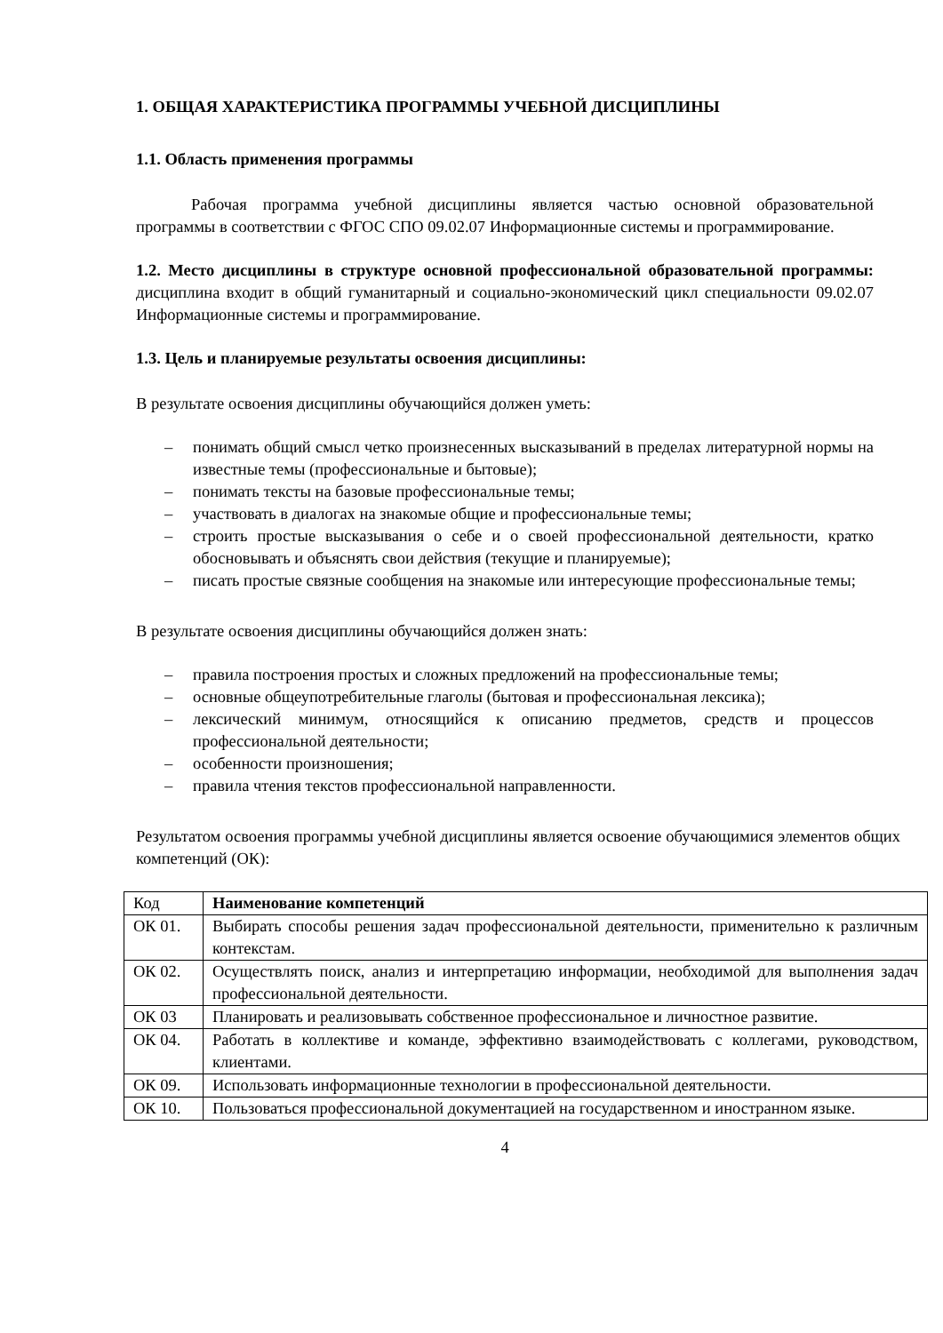1. ОБЩАЯ ХАРАКТЕРИСТИКА ПРОГРАММЫ УЧЕБНОЙ ДИСЦИПЛИНЫ
1.1. Область применения программы
Рабочая программа учебной дисциплины является частью основной образовательной программы в соответствии с ФГОС СПО 09.02.07 Информационные системы и программирование.
1.2. Место дисциплины в структуре основной профессиональной образовательной программы: дисциплина входит в общий гуманитарный и социально-экономический цикл специальности 09.02.07 Информационные системы и программирование.
1.3. Цель и планируемые результаты освоения дисциплины:
В результате освоения дисциплины обучающийся должен уметь:
– понимать общий смысл четко произнесенных высказываний в пределах литературной нормы на известные темы (профессиональные и бытовые);
– понимать тексты на базовые профессиональные темы;
– участвовать в диалогах на знакомые общие и профессиональные темы;
– строить простые высказывания о себе и о своей профессиональной деятельности, кратко обосновывать и объяснять свои действия (текущие и планируемые);
– писать простые связные сообщения на знакомые или интересующие профессиональные темы;
В результате освоения дисциплины обучающийся должен знать:
– правила построения простых и сложных предложений на профессиональные темы;
– основные общеупотребительные глаголы (бытовая и профессиональная лексика);
– лексический минимум, относящийся к описанию предметов, средств и процессов профессиональной деятельности;
– особенности произношения;
– правила чтения текстов профессиональной направленности.
Результатом освоения программы учебной дисциплины является освоение обучающимися элементов общих компетенций (ОК):
| Код | Наименование компетенций |
| ОК 01. | Выбирать способы решения задач профессиональной деятельности, применительно к различным контекстам. |
| ОК 02. | Осуществлять поиск, анализ и интерпретацию информации, необходимой для выполнения задач профессиональной деятельности. |
| ОК 03 | Планировать и реализовывать собственное профессиональное и личностное развитие. |
| ОК 04. | Работать в коллективе и команде, эффективно взаимодействовать с коллегами, руководством, клиентами. |
| ОК 09. | Использовать информационные технологии в профессиональной деятельности. |
| ОК 10. | Пользоваться профессиональной документацией на государственном и иностранном языке. |
4